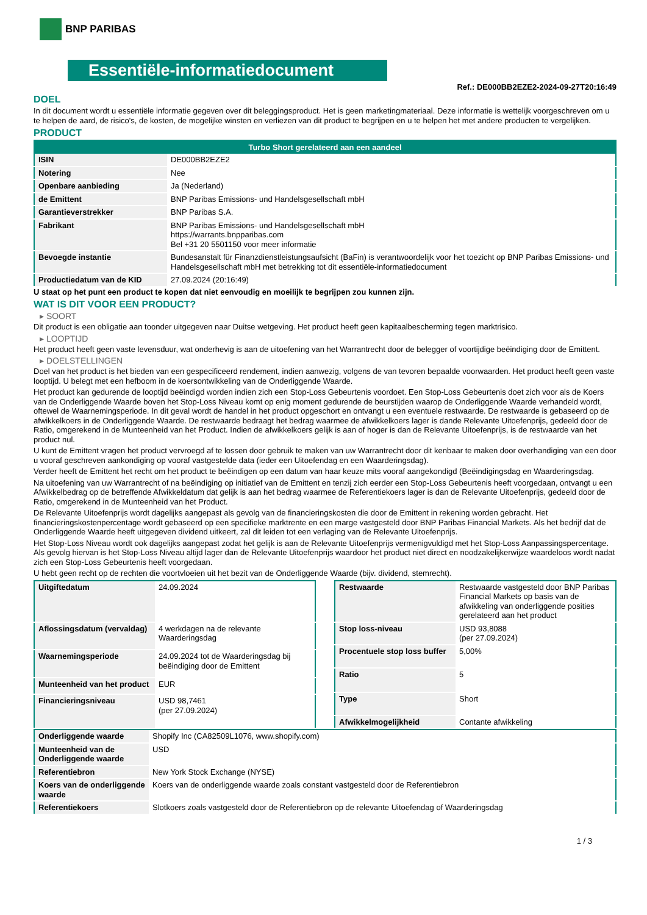BNP PARIBAS
Essentiële-informatiedocument
Ref.: DE000BB2EZE2-2024-09-27T20:16:49
DOEL
In dit document wordt u essentiële informatie gegeven over dit beleggingsproduct. Het is geen marketingmateriaal. Deze informatie is wettelijk voorgeschreven om u te helpen de aard, de risico's, de kosten, de mogelijke winsten en verliezen van dit product te begrijpen en u te helpen het met andere producten te vergelijken.
PRODUCT
| Turbo Short gerelateerd aan een aandeel | |
| --- | --- |
| ISIN | DE000BB2EZE2 |
| Notering | Nee |
| Openbare aanbieding | Ja (Nederland) |
| de Emittent | BNP Paribas Emissions- und Handelsgesellschaft mbH |
| Garantieverstrekker | BNP Paribas S.A. |
| Fabrikant | BNP Paribas Emissions- und Handelsgesellschaft mbH https://warrants.bnpparibas.com Bel +31 20 5501150 voor meer informatie |
| Bevoegde instantie | Bundesanstalt für Finanzdienstleistungsaufsicht (BaFin) is verantwoordelijk voor het toezicht op BNP Paribas Emissions- und Handelsgesellschaft mbH met betrekking tot dit essentiële-informatiedocument |
| Productiedatum van de KID | 27.09.2024 (20:16:49) |
U staat op het punt een product te kopen dat niet eenvoudig en moeilijk te begrijpen zou kunnen zijn.
WAT IS DIT VOOR EEN PRODUCT?
▸ SOORT
Dit product is een obligatie aan toonder uitgegeven naar Duitse wetgeving. Het product heeft geen kapitaalbescherming tegen marktrisico.
▸ LOOPTIJD
Het product heeft geen vaste levensduur, wat onderhevig is aan de uitoefening van het Warrantrecht door de belegger of voortijdige beëindiging door de Emittent.
▸ DOELSTELLINGEN
Doel van het product is het bieden van een gespecificeerd rendement, indien aanwezig, volgens de van tevoren bepaalde voorwaarden. Het product heeft geen vaste looptijd. U belegt met een hefboom in de koersontwikkeling van de Onderliggende Waarde.
Het product kan gedurende de looptijd beëindigd worden indien zich een Stop-Loss Gebeurtenis voordoet. Een Stop-Loss Gebeurtenis doet zich voor als de Koers van de Onderliggende Waarde boven het Stop-Loss Niveau komt op enig moment gedurende de beurstijden waarop de Onderliggende Waarde verhandeld wordt, oftewel de Waarnemingsperiode. In dit geval wordt de handel in het product opgeschort en ontvangt u een eventuele restwaarde. De restwaarde is gebaseerd op de afwikkelkoers in de Onderliggende Waarde. De restwaarde bedraagt het bedrag waarmee de afwikkelkoers lager is dande Relevante Uitoefenprijs, gedeeld door de Ratio, omgerekend in de Munteenheid van het Product. Indien de afwikkelkoers gelijk is aan of hoger is dan de Relevante Uitoefenprijs, is de restwaarde van het product nul.
U kunt de Emittent vragen het product vervroegd af te lossen door gebruik te maken van uw Warrantrecht door dit kenbaar te maken door overhandiging van een door u vooraf geschreven aankondiging op vooraf vastgestelde data (ieder een Uitoefendag en een Waarderingsdag).
Verder heeft de Emittent het recht om het product te beëindigen op een datum van haar keuze mits vooraf aangekondigd (Beëindigingsdag en Waarderingsdag.
Na uitoefening van uw Warrantrecht of na beëindiging op initiatief van de Emittent en tenzij zich eerder een Stop-Loss Gebeurtenis heeft voorgedaan, ontvangt u een Afwikkelbedrag op de betreffende Afwikkeldatum dat gelijk is aan het bedrag waarmee de Referentiekoers lager is dan de Relevante Uitoefenprijs, gedeeld door de Ratio, omgerekend in de Munteenheid van het Product.
De Relevante Uitoefenprijs wordt dagelijks aangepast als gevolg van de financieringskosten die door de Emittent in rekening worden gebracht. Het financieringskostenpercentage wordt gebaseerd op een specifieke marktrente en een marge vastgesteld door BNP Paribas Financial Markets. Als het bedrijf dat de Onderliggende Waarde heeft uitgegeven dividend uitkeert, zal dit leiden tot een verlaging van de Relevante Uitoefenprijs.
Het Stop-Loss Niveau wordt ook dagelijks aangepast zodat het gelijk is aan de Relevante Uitoefenprijs vermenigvuldigd met het Stop-Loss Aanpassingspercentage. Als gevolg hiervan is het Stop-Loss Niveau altijd lager dan de Relevante Uitoefenprijs waardoor het product niet direct en noodzakelijkerwijze waardeloos wordt nadat zich een Stop-Loss Gebeurtenis heeft voorgedaan.
U hebt geen recht op de rechten die voortvloeien uit het bezit van de Onderliggende Waarde (bijv. dividend, stemrecht).
| Uitgiftedatum | 24.09.2024 |
| Aflossingsdatum (vervaldag) | 4 werkdagen na de relevante Waarderingsdag |
| Waarnemingsperiode | 24.09.2024 tot de Waarderingsdag bij beëindiging door de Emittent |
| Munteenheid van het product | EUR |
| Financieringsniveau | USD 98,7461 (per 27.09.2024) |
| Restwaarde | Restwaarde vastgesteld door BNP Paribas Financial Markets op basis van de afwikkeling van onderliggende posities gerelateerd aan het product |
| Stop loss-niveau | USD 93,8088 (per 27.09.2024) |
| Procentuele stop loss buffer | 5,00% |
| Ratio | 5 |
| Type | Short |
| Afwikkelmogelijkheid | Contante afwikkeling |
| Onderliggende waarde | Shopify Inc (CA82509L1076, www.shopify.com) |
| Munteenheid van de Onderliggende waarde | USD |
| Referentiebron | New York Stock Exchange (NYSE) |
| Koers van de onderliggende waarde | Koers van de onderliggende waarde zoals constant vastgesteld door de Referentiebron |
| Referentiekoers | Slotkoers zoals vastgesteld door de Referentiebron op de relevante Uitoefendag of Waarderingsdag |
1 / 3